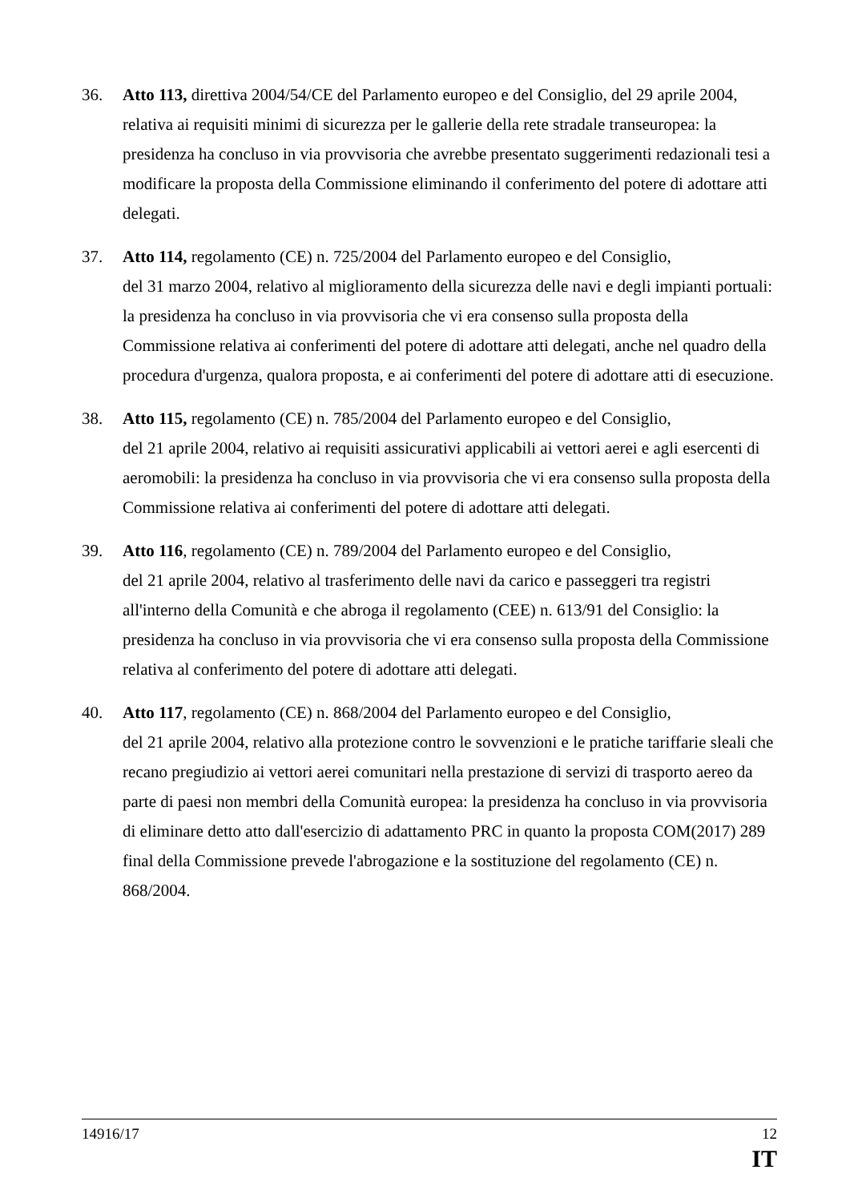36. Atto 113, direttiva 2004/54/CE del Parlamento europeo e del Consiglio, del 29 aprile 2004, relativa ai requisiti minimi di sicurezza per le gallerie della rete stradale transeuropea: la presidenza ha concluso in via provvisoria che avrebbe presentato suggerimenti redazionali tesi a modificare la proposta della Commissione eliminando il conferimento del potere di adottare atti delegati.
37. Atto 114, regolamento (CE) n. 725/2004 del Parlamento europeo e del Consiglio,
del 31 marzo 2004, relativo al miglioramento della sicurezza delle navi e degli impianti portuali: la presidenza ha concluso in via provvisoria che vi era consenso sulla proposta della Commissione relativa ai conferimenti del potere di adottare atti delegati, anche nel quadro della procedura d'urgenza, qualora proposta, e ai conferimenti del potere di adottare atti di esecuzione.
38. Atto 115, regolamento (CE) n. 785/2004 del Parlamento europeo e del Consiglio,
del 21 aprile 2004, relativo ai requisiti assicurativi applicabili ai vettori aerei e agli esercenti di aeromobili: la presidenza ha concluso in via provvisoria che vi era consenso sulla proposta della Commissione relativa ai conferimenti del potere di adottare atti delegati.
39. Atto 116, regolamento (CE) n. 789/2004 del Parlamento europeo e del Consiglio,
del 21 aprile 2004, relativo al trasferimento delle navi da carico e passeggeri tra registri all'interno della Comunità e che abroga il regolamento (CEE) n. 613/91 del Consiglio: la presidenza ha concluso in via provvisoria che vi era consenso sulla proposta della Commissione relativa al conferimento del potere di adottare atti delegati.
40. Atto 117, regolamento (CE) n. 868/2004 del Parlamento europeo e del Consiglio,
del 21 aprile 2004, relativo alla protezione contro le sovvenzioni e le pratiche tariffarie sleali che recano pregiudizio ai vettori aerei comunitari nella prestazione di servizi di trasporto aereo da parte di paesi non membri della Comunità europea: la presidenza ha concluso in via provvisoria di eliminare detto atto dall'esercizio di adattamento PRC in quanto la proposta COM(2017) 289 final della Commissione prevede l'abrogazione e la sostituzione del regolamento (CE) n. 868/2004.
14916/17 12
IT